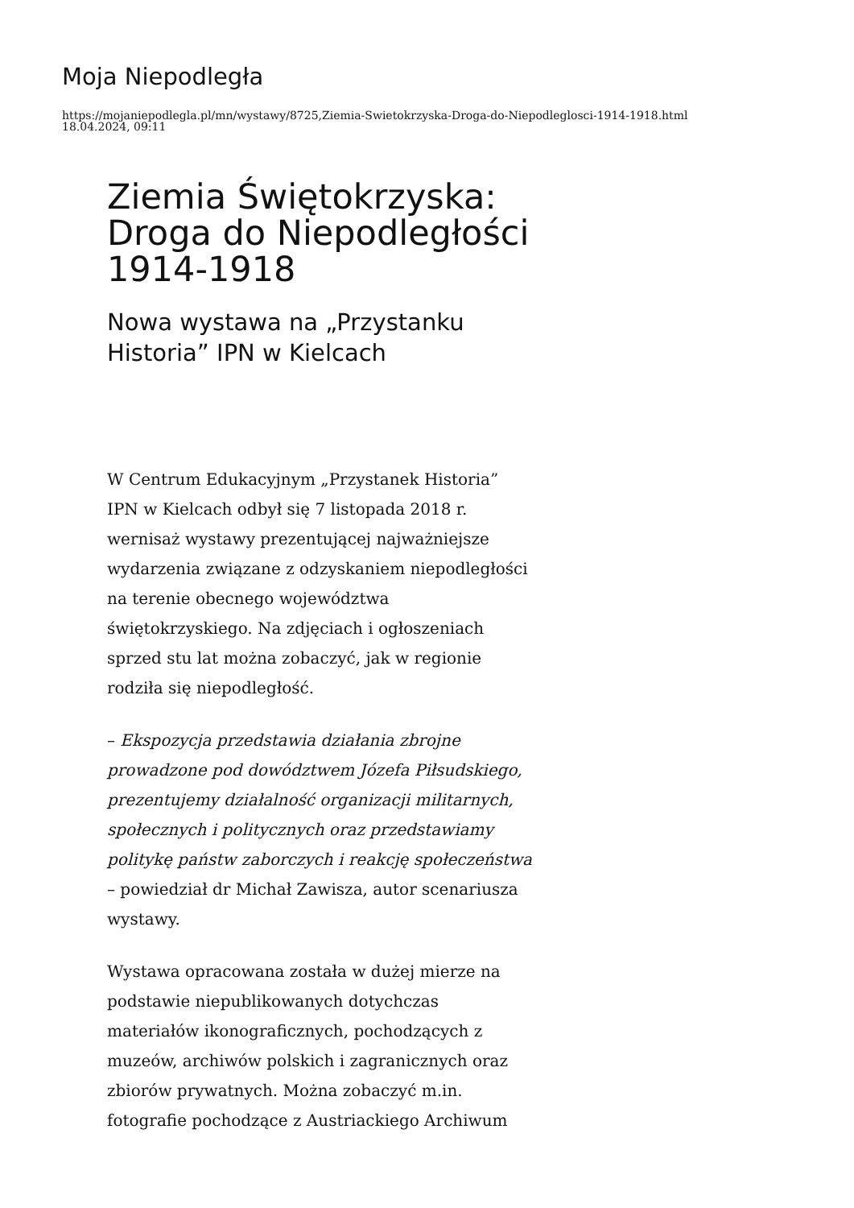Moja Niepodległa
https://mojaniepodlegla.pl/mn/wystawy/8725,Ziemia-Swietokrzyska-Droga-do-Niepodleglosci-1914-1918.html
18.04.2024, 09:11
Ziemia Świętokrzyska: Droga do Niepodległości 1914-1918
Nowa wystawa na „Przystanku Historia” IPN w Kielcach
W Centrum Edukacyjnym „Przystanek Historia” IPN w Kielcach odbył się 7 listopada 2018 r. wernisaż wystawy prezentującej najważniejsze wydarzenia związane z odzyskaniem niepodległości na terenie obecnego województwa świętokrzyskiego. Na zdjęciach i ogłoszeniach sprzed stu lat można zobaczyć, jak w regionie rodziła się niepodległość.
– Ekspozycja przedstawia działania zbrojne prowadzone pod dowództwem Józefa Piłsudskiego, prezentujemy działalność organizacji militarnych, społecznych i politycznych oraz przedstawiamy politykę państw zaborczych i reakcję społeczeństwa – powiedział dr Michał Zawisza, autor scenariusza wystawy.
Wystawa opracowana została w dużej mierze na podstawie niepublikowanych dotychczas materiałów ikonograficznych, pochodzących z muzeów, archiwów polskich i zagranicznych oraz zbiorów prywatnych. Można zobaczyć m.in. fotografie pochodzące z Austriackiego Archiwum